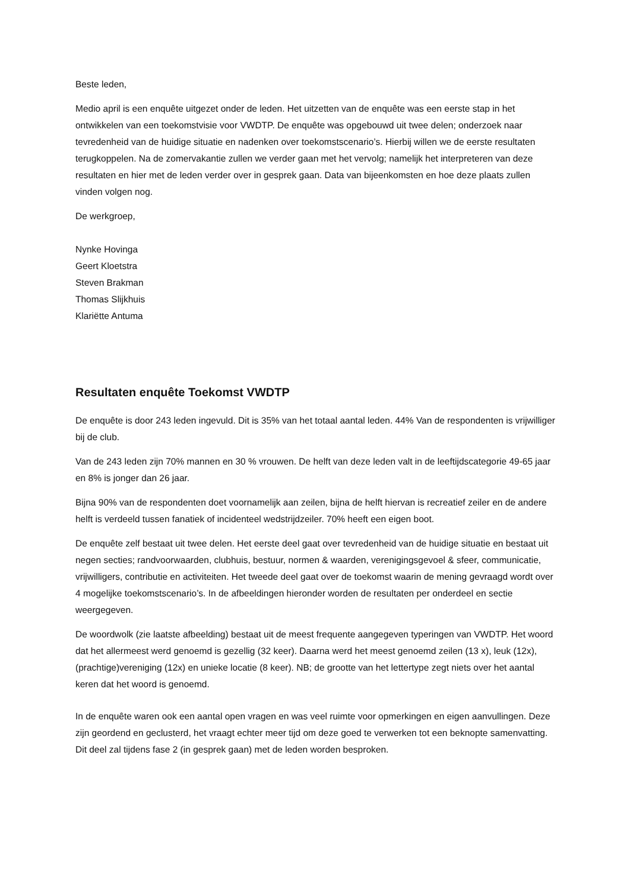Beste leden,
Medio april is een enquête uitgezet onder de leden. Het uitzetten van de enquête was een eerste stap in het ontwikkelen van een toekomstvisie voor VWDTP. De enquête was opgebouwd uit twee delen; onderzoek naar tevredenheid van de huidige situatie en nadenken over toekomstscenario’s. Hierbij willen we de eerste resultaten terugkoppelen. Na de zomervakantie zullen we verder gaan met het vervolg; namelijk het interpreteren van deze resultaten en hier met de leden verder over in gesprek gaan. Data van bijeenkomsten en hoe deze plaats zullen vinden volgen nog.
De werkgroep,
Nynke Hovinga
Geert Kloetstra
Steven Brakman
Thomas Slijkhuis
Klariëtte Antuma
Resultaten enquête Toekomst VWDTP
De enquête is door 243 leden ingevuld. Dit is 35% van het totaal aantal leden. 44% Van de respondenten is vrijwilliger bij de club.
Van de 243 leden zijn 70% mannen en 30 % vrouwen. De helft van deze leden valt in de leeftijdscategorie 49-65 jaar en 8% is jonger dan 26 jaar.
Bijna 90% van de respondenten doet voornamelijk aan zeilen, bijna de helft hiervan is recreatief zeiler en de andere helft is verdeeld tussen fanatiek of incidenteel wedstrijdzeiler. 70% heeft een eigen boot.
De enquête zelf bestaat uit twee delen. Het eerste deel gaat over tevredenheid van de huidige situatie en bestaat uit negen secties; randvoorwaarden, clubhuis, bestuur, normen & waarden, verenigingsgevoel & sfeer, communicatie, vrijwilligers, contributie en activiteiten. Het tweede deel gaat over de toekomst waarin de mening gevraagd wordt over 4 mogelijke toekomstscenario’s. In de afbeeldingen hieronder worden de resultaten per onderdeel en sectie weergegeven.
De woordwolk (zie laatste afbeelding) bestaat uit de meest frequente aangegeven typeringen van VWDTP. Het woord dat het allermeest werd genoemd is gezellig (32 keer). Daarna werd het meest genoemd zeilen (13 x), leuk (12x), (prachtige)vereniging (12x) en unieke locatie (8 keer). NB; de grootte van het lettertype zegt niets over het aantal keren dat het woord is genoemd.
In de enquête waren ook een aantal open vragen en was veel ruimte voor opmerkingen en eigen aanvullingen. Deze zijn geordend en geclusterd, het vraagt echter meer tijd om deze goed te verwerken tot een beknopte samenvatting. Dit deel zal tijdens fase 2 (in gesprek gaan) met de leden worden besproken.